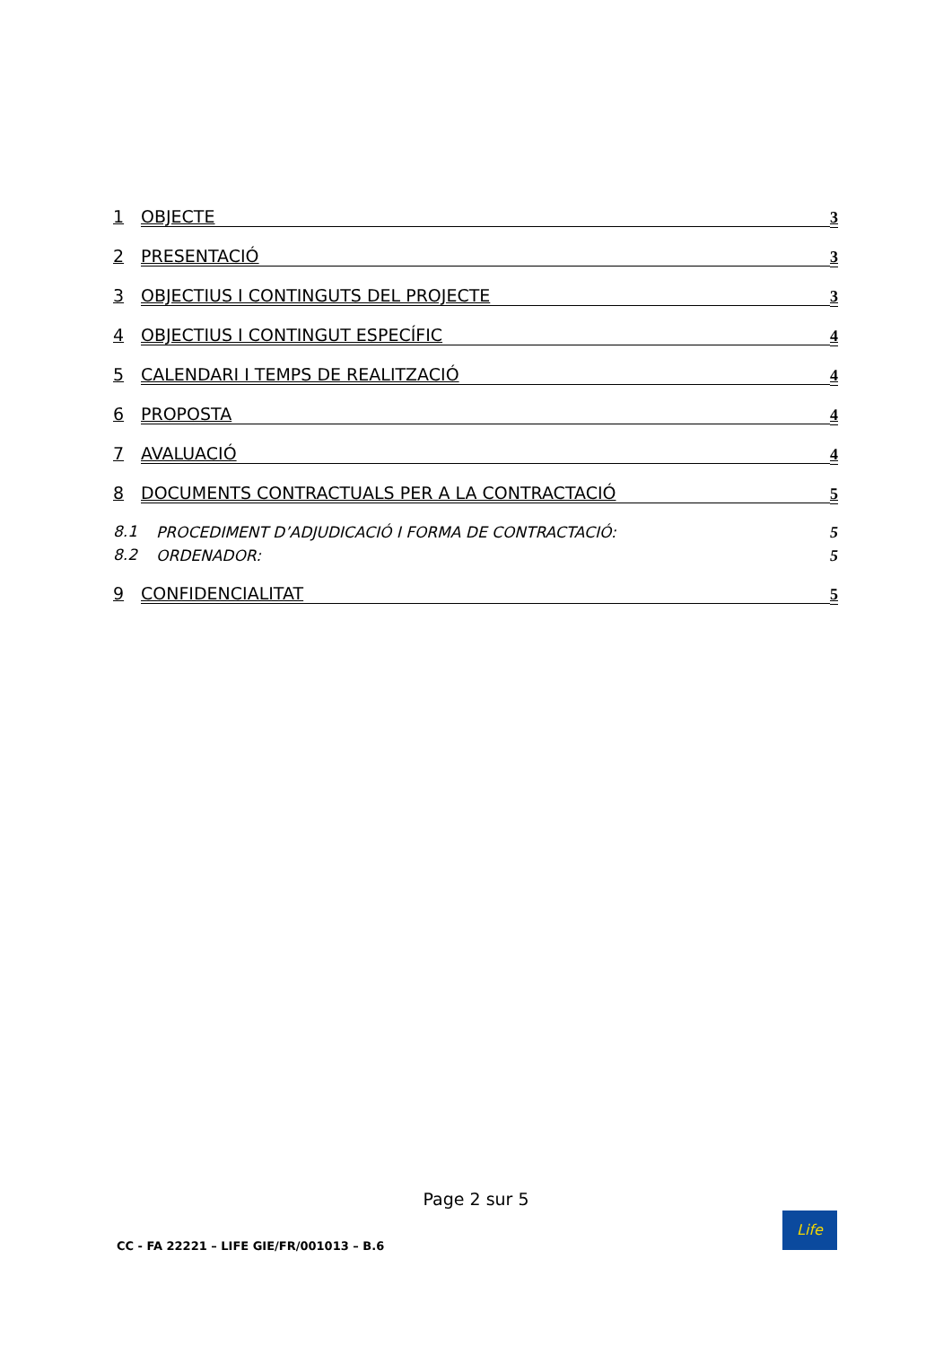1
OBJECTE 3
2
PRESENTACIÓ 3
3
OBJECTIUS I CONTINGUTS DEL PROJECTE
3
4
OBJECTIUS I CONTINGUT ESPECÍFIC
4
5
CALENDARI I TEMPS DE REALITZACIÓ
4
6
PROPOSTA 4
7
AVALUACIÓ 4
8
DOCUMENTS CONTRACTUALS PER A LA CONTRACTACIÓ
5
8.1
PROCEDIMENT D’ADJUDICACIÓ I FORMA DE CONTRACTACIÓ:
5
8.2
ORDENADOR: 5
9
CONFIDENCIALITAT 5
Page 2 sur 5
CC - FA 22221 – LIFE GIE/FR/001013 – B.6
Life